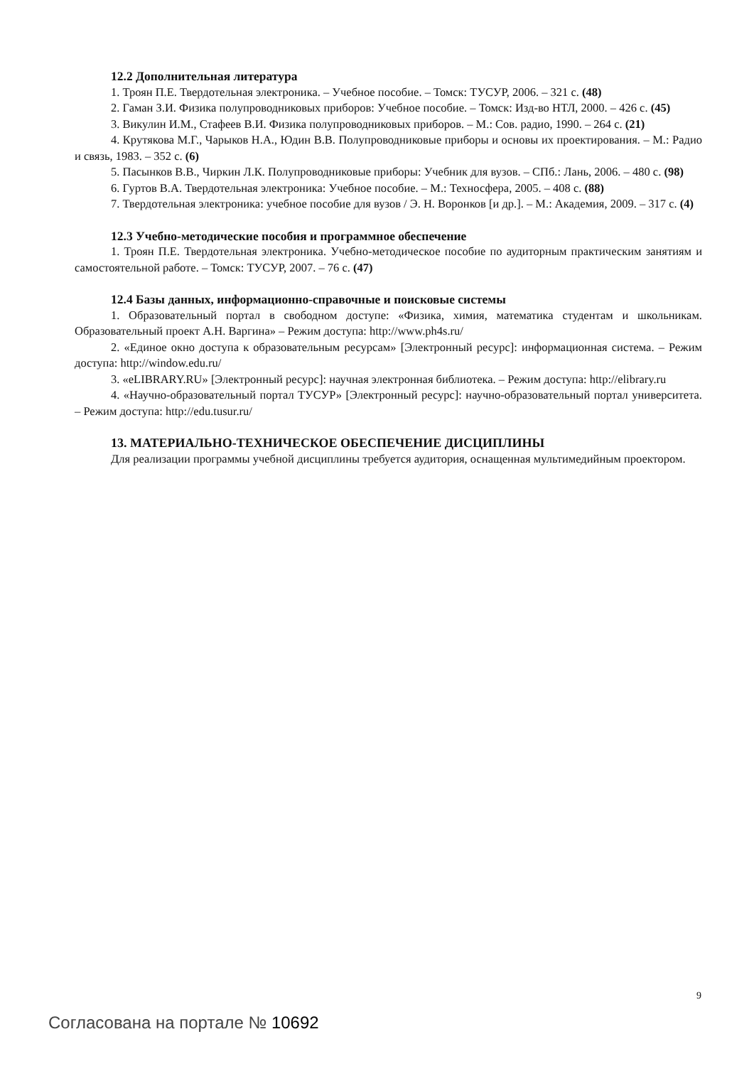12.2 Дополнительная литература
1. Троян П.Е. Твердотельная электроника. – Учебное пособие. – Томск: ТУСУР, 2006. – 321 с. (48)
2. Гаман З.И. Физика полупроводниковых приборов: Учебное пособие. – Томск: Изд-во НТЛ, 2000. – 426 с. (45)
3. Викулин И.М., Стафеев В.И. Физика полупроводниковых приборов. – М.: Сов. радио, 1990. – 264 с. (21)
4. Крутякова М.Г., Чарыков Н.А., Юдин В.В. Полупроводниковые приборы и основы их проектирования. – М.: Радио и связь, 1983. – 352 с. (6)
5. Пасынков В.В., Чиркин Л.К. Полупроводниковые приборы: Учебник для вузов. – СПб.: Лань, 2006. – 480 с. (98)
6. Гуртов В.А. Твердотельная электроника: Учебное пособие. – М.: Техносфера, 2005. – 408 с. (88)
7. Твердотельная электроника: учебное пособие для вузов / Э. Н. Воронков [и др.]. – М.: Академия, 2009. – 317 с. (4)
12.3 Учебно-методические пособия и программное обеспечение
1. Троян П.Е. Твердотельная электроника. Учебно-методическое пособие по аудиторным практическим занятиям и самостоятельной работе. – Томск: ТУСУР, 2007. – 76 с. (47)
12.4 Базы данных, информационно-справочные и поисковые системы
1. Образовательный портал в свободном доступе: «Физика, химия, математика студентам и школьникам. Образовательный проект А.Н. Варгина» – Режим доступа: http://www.ph4s.ru/
2. «Единое окно доступа к образовательным ресурсам» [Электронный ресурс]: информационная система. – Режим доступа: http://window.edu.ru/
3. «eLIBRARY.RU» [Электронный ресурс]: научная электронная библиотека. – Режим доступа: http://elibrary.ru
4. «Научно-образовательный портал ТУСУР» [Электронный ресурс]: научно-образовательный портал университета. – Режим доступа: http://edu.tusur.ru/
13. МАТЕРИАЛЬНО-ТЕХНИЧЕСКОЕ ОБЕСПЕЧЕНИЕ ДИСЦИПЛИНЫ
Для реализации программы учебной дисциплины требуется аудитория, оснащенная мультимедийным проектором.
9
Согласована на портале № 10692